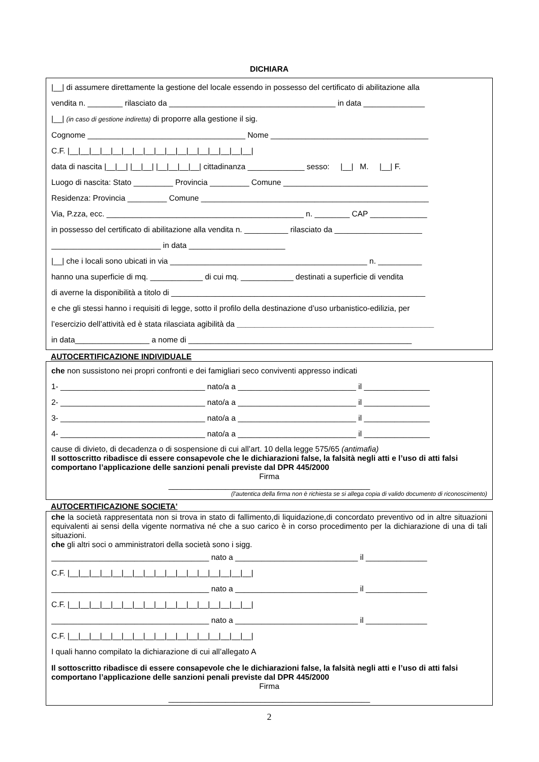DICHIARA
|__| di assumere direttamente la gestione del locale essendo in possesso del certificato di abilitazione alla
vendita n. ________ rilasciato da ______________________________________ in data ______________
|__| (in caso di gestione indiretta) di proporre alla gestione il sig.
Cognome ____________________________________ Nome ____________________________________
C.F. |__|__|__|__|__|__|__|__|__|__|__|__|__|__|__|__|__|
data di nascita |__|__| |__|__| |__|__|__|__| cittadinanza _____________ sesso: |__| M. |__| F.
Luogo di nascita: Stato _________ Provincia _________ Comune _________________________________
Residenza: Provincia _________ Comune ____________________________________________________
Via, P.zza, ecc. _____________________________________________ n. ________ CAP _____________
in possesso del certificato di abilitazione alla vendita n. __________ rilasciato da ____________________
_________________________ in data ______________________
|__| che i locali sono ubicati in via _____________________________________________ n. __________
hanno una superficie di mq. ____________ di cui mq. ____________ destinati a superficie di vendita
di averne la disponibilità a titolo di __________________________________________________________
e che gli stessi hanno i requisiti di legge, sotto il profilo della destinazione d’uso urbanistico-edilizia, per
l’esercizio dell’attività ed è stata rilasciata agibilità da _____________________________________________
in data_________________ a nome di ___________________________________________________
AUTOCERTIFICAZIONE INDIVIDUALE
che non sussistono nei propri confronti e dei famigliari seco conviventi appresso indicati
1- _________________________________ nato/a a ___________________________ il _______________
2- _________________________________ nato/a a ___________________________ il _______________
3- _________________________________ nato/a a ___________________________ il _______________
4- _________________________________ nato/a a ___________________________ il _______________
cause di divieto, di decadenza o di sospensione di cui all’art. 10 della legge 575/65 (antimafia)
Il sottoscritto ribadisce di essere consapevole che le dichiarazioni false, la falsità negli atti e l’uso di atti falsi comportano l’applicazione delle sanzioni penali previste dal DPR 445/2000
Firma
______________________________________________
(l'autentica della firma non è richiesta se si allega copia di valido documento di riconoscimento)
AUTOCERTIFICAZIONE SOCIETA'
che la società rappresentata non si trova in stato di fallimento,di liquidazione,di concordato preventivo od in altre situazioni equivalenti ai sensi della vigente normativa né che a suo carico è in corso procedimento per la dichiarazione di una di tali situazioni.
che gli altri soci o amministratori della società sono i sigg.
____________________________________ nato a ____________________________ il ______________
C.F. |__|__|__|__|__|__|__|__|__|__|__|__|__|__|__|__|__|
____________________________________ nato a ____________________________ il ______________
C.F. |__|__|__|__|__|__|__|__|__|__|__|__|__|__|__|__|__|
____________________________________ nato a ____________________________ il ______________
C.F. |__|__|__|__|__|__|__|__|__|__|__|__|__|__|__|__|__|
I quali hanno compilato la dichiarazione di cui all’allegato A
Il sottoscritto ribadisce di essere consapevole che le dichiarazioni false, la falsità negli atti e l’uso di atti falsi comportano l’applicazione delle sanzioni penali previste dal DPR 445/2000
Firma
______________________________________________
2